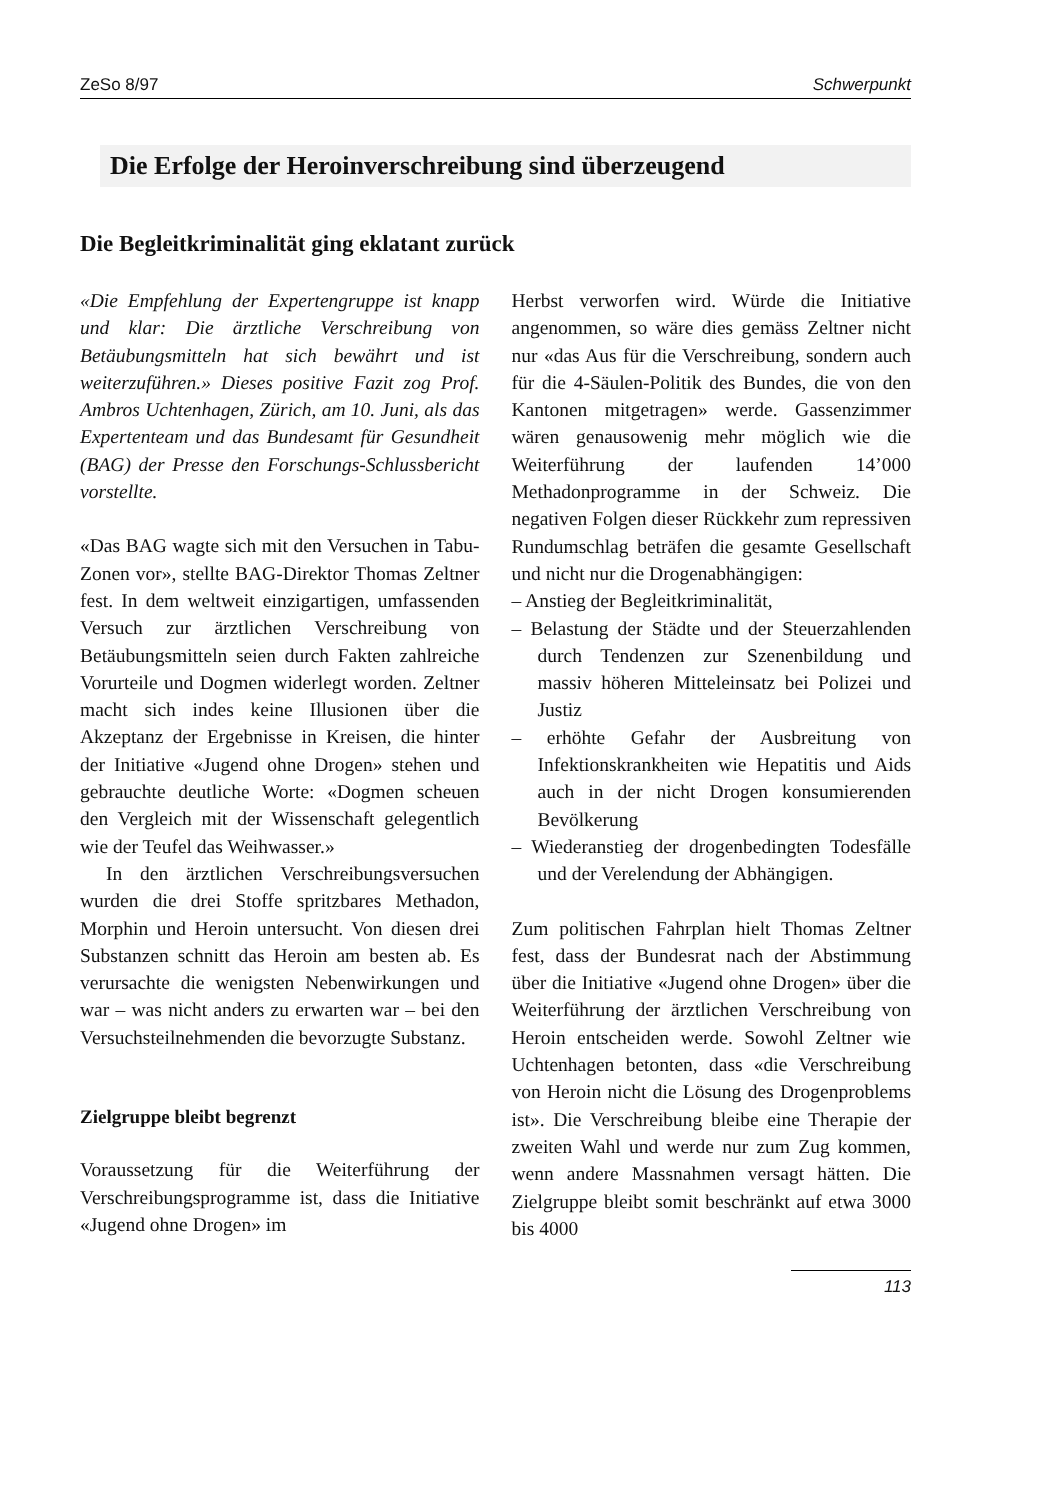ZeSo 8/97 Schwerpunkt
Die Erfolge der Heroinverschreibung sind überzeugend
Die Begleitkriminalität ging eklatant zurück
«Die Empfehlung der Expertengruppe ist knapp und klar: Die ärztliche Verschreibung von Betäubungsmitteln hat sich bewährt und ist weiterzuführen.» Dieses positive Fazit zog Prof. Ambros Uchtenhagen, Zürich, am 10. Juni, als das Expertenteam und das Bundesamt für Gesundheit (BAG) der Presse den Forschungs-Schlussbericht vorstellte.
«Das BAG wagte sich mit den Versuchen in Tabu-Zonen vor», stellte BAG-Direktor Thomas Zeltner fest. In dem weltweit einzigartigen, umfassenden Versuch zur ärztlichen Verschreibung von Betäubungsmitteln seien durch Fakten zahlreiche Vorurteile und Dogmen widerlegt worden. Zeltner macht sich indes keine Illusionen über die Akzeptanz der Ergebnisse in Kreisen, die hinter der Initiative «Jugend ohne Drogen» stehen und gebrauchte deutliche Worte: «Dogmen scheuen den Vergleich mit der Wissenschaft gelegentlich wie der Teufel das Weihwasser.»
In den ärztlichen Verschreibungsversuchen wurden die drei Stoffe spritzbares Methadon, Morphin und Heroin untersucht. Von diesen drei Substanzen schnitt das Heroin am besten ab. Es verursachte die wenigsten Nebenwirkungen und war – was nicht anders zu erwarten war – bei den Versuchsteilnehmenden die bevorzugte Substanz.
Zielgruppe bleibt begrenzt
Voraussetzung für die Weiterführung der Verschreibungsprogramme ist, dass die Initiative «Jugend ohne Drogen» im
Herbst verworfen wird. Würde die Initiative angenommen, so wäre dies gemäss Zeltner nicht nur «das Aus für die Verschreibung, sondern auch für die 4-Säulen-Politik des Bundes, die von den Kantonen mitgetragen» werde. Gassenzimmer wären genausowenig mehr möglich wie die Weiterführung der laufenden 14’000 Methadonprogramme in der Schweiz. Die negativen Folgen dieser Rückkehr zum repressiven Rundumschlag beträfen die gesamte Gesellschaft und nicht nur die Drogenabhängigen:
– Anstieg der Begleitkriminalität,
– Belastung der Städte und der Steuerzahlenden durch Tendenzen zur Szenenbildung und massiv höheren Mitteleinsatz bei Polizei und Justiz
– erhöhte Gefahr der Ausbreitung von Infektionskrankheiten wie Hepatitis und Aids auch in der nicht Drogen konsumierenden Bevölkerung
– Wiederanstieg der drogenbedingten Todesfälle und der Verelendung der Abhängigen.
Zum politischen Fahrplan hielt Thomas Zeltner fest, dass der Bundesrat nach der Abstimmung über die Initiative «Jugend ohne Drogen» über die Weiterführung der ärztlichen Verschreibung von Heroin entscheiden werde. Sowohl Zeltner wie Uchtenhagen betonten, dass «die Verschreibung von Heroin nicht die Lösung des Drogenproblems ist». Die Verschreibung bleibe eine Therapie der zweiten Wahl und werde nur zum Zug kommen, wenn andere Massnahmen versagt hätten. Die Zielgruppe bleibt somit beschränkt auf etwa 3000 bis 4000
113